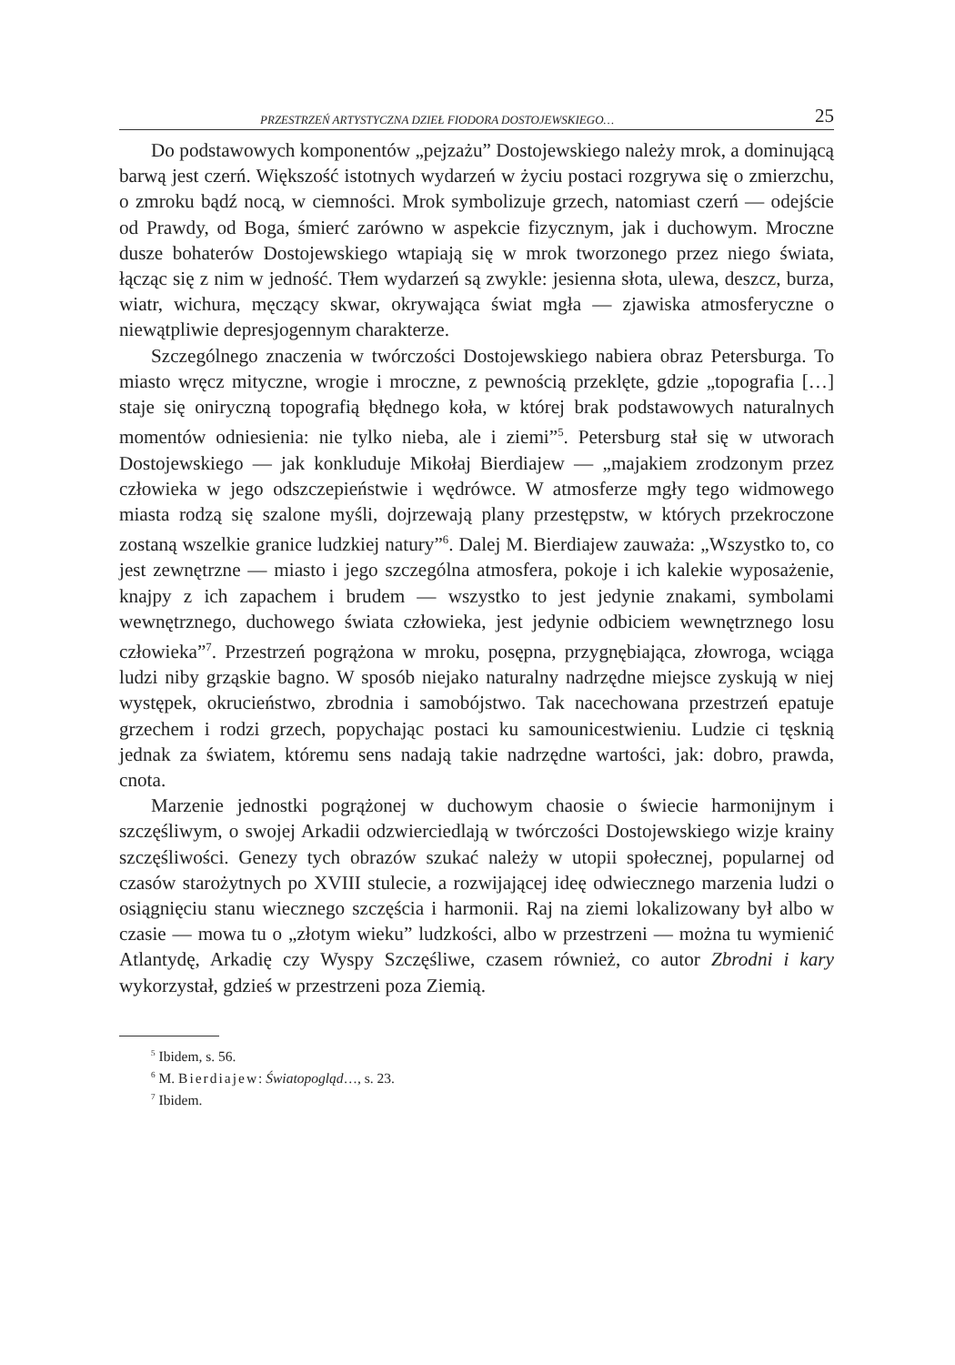PRZESTRZEŃ ARTYSTYCZNA DZIEŁ FIODORA DOSTOJEWSKIEGO… 25
Do podstawowych komponentów „pejzażu” Dostojewskiego należy mrok, a dominującą barwą jest czerń. Większość istotnych wydarzeń w życiu postaci rozgrywa się o zmierzchu, o zmroku bądź nocą, w ciemności. Mrok symbolizuje grzech, natomiast czerń — odejście od Prawdy, od Boga, śmierć zarówno w aspekcie fizycznym, jak i duchowym. Mroczne dusze bohaterów Dostojewskiego wtapiają się w mrok tworzonego przez niego świata, łącząc się z nim w jedność. Tłem wydarzeń są zwykle: jesienna słota, ulewa, deszcz, burza, wiatr, wichura, męczący skwar, okrywająca świat mgła — zjawiska atmosferyczne o niewątpliwie depresjogennym charakterze.
Szczególnego znaczenia w twórczości Dostojewskiego nabiera obraz Petersburga. To miasto wręcz mityczne, wrogie i mroczne, z pewnością przeklęte, gdzie „topografia […] staje się oniryczną topografią błędnego koła, w której brak podstawowych naturalnych momentów odniesienia: nie tylko nieba, ale i ziemi”<sup>5</sup>. Petersburg stał się w utworach Dostojewskiego — jak konkluduje Mikołaj Bierdiajew — „majakiem zrodzonym przez człowieka w jego odszczepieństwie i wędrówce. W atmosferze mgły tego widmowego miasta rodzą się szalone myśli, dojrzewają plany przestępstw, w których przekroczone zostaną wszelkie granice ludzkiej natury”<sup>6</sup>. Dalej M. Bierdiajew zauważa: „Wszystko to, co jest zewnętrzne — miasto i jego szczególna atmosfera, pokoje i ich kalekie wyposażenie, knajpy z ich zapachem i brudem — wszystko to jest jedynie znakami, symbolami wewnętrznego, duchowego świata człowieka, jest jedynie odbiciem wewnętrznego losu człowieka”<sup>7</sup>. Przestrzeń pogrążona w mroku, posępna, przygnębiająca, złowroga, wciąga ludzi niby grząskie bagno. W sposób niejako naturalny nadrzędne miejsce zyskują w niej występek, okrucieństwo, zbrodnia i samobójstwo. Tak nacechowana przestrzeń epatuje grzechem i rodzi grzech, popychając postaci ku samounicestwieniu. Ludzie ci tęsknią jednak za światem, któremu sens nadają takie nadrzędne wartości, jak: dobro, prawda, cnota.
Marzenie jednostki pogrążonej w duchowym chaosie o świecie harmonijnym i szczęśliwym, o swojej Arkadii odzwierciedlają w twórczości Dostojewskiego wizje krainy szczęśliwości. Genezy tych obrazów szukać należy w utopii społecznej, popularnej od czasów starożytnych po XVIII stulecie, a rozwijającej ideę odwiecznego marzenia ludzi o osiągnięciu stanu wiecznego szczęścia i harmonii. Raj na ziemi lokalizowany był albo w czasie — mowa tu o „złotym wieku” ludzkości, albo w przestrzeni — można tu wymienić Atlantydę, Arkadię czy Wyspy Szczęśliwe, czasem również, co autor Zbrodni i kary wykorzystał, gdzieś w przestrzeni poza Ziemią.
<sup>5</sup> Ibidem, s. 56.
<sup>6</sup> M. Bierdiajew: Światopogląd…, s. 23.
<sup>7</sup> Ibidem.